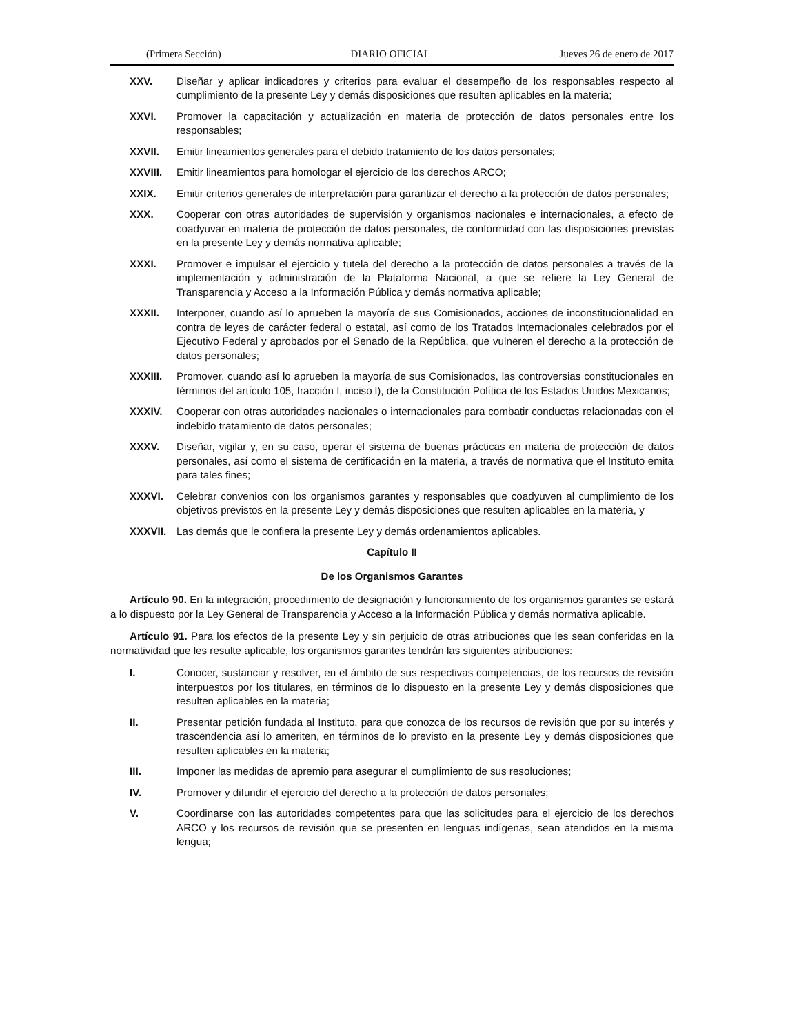(Primera Sección) DIARIO OFICIAL Jueves 26 de enero de 2017
XXV. Diseñar y aplicar indicadores y criterios para evaluar el desempeño de los responsables respecto al cumplimiento de la presente Ley y demás disposiciones que resulten aplicables en la materia;
XXVI. Promover la capacitación y actualización en materia de protección de datos personales entre los responsables;
XXVII. Emitir lineamientos generales para el debido tratamiento de los datos personales;
XXVIII. Emitir lineamientos para homologar el ejercicio de los derechos ARCO;
XXIX. Emitir criterios generales de interpretación para garantizar el derecho a la protección de datos personales;
XXX. Cooperar con otras autoridades de supervisión y organismos nacionales e internacionales, a efecto de coadyuvar en materia de protección de datos personales, de conformidad con las disposiciones previstas en la presente Ley y demás normativa aplicable;
XXXI. Promover e impulsar el ejercicio y tutela del derecho a la protección de datos personales a través de la implementación y administración de la Plataforma Nacional, a que se refiere la Ley General de Transparencia y Acceso a la Información Pública y demás normativa aplicable;
XXXII. Interponer, cuando así lo aprueben la mayoría de sus Comisionados, acciones de inconstitucionalidad en contra de leyes de carácter federal o estatal, así como de los Tratados Internacionales celebrados por el Ejecutivo Federal y aprobados por el Senado de la República, que vulneren el derecho a la protección de datos personales;
XXXIII. Promover, cuando así lo aprueben la mayoría de sus Comisionados, las controversias constitucionales en términos del artículo 105, fracción I, inciso l), de la Constitución Política de los Estados Unidos Mexicanos;
XXXIV. Cooperar con otras autoridades nacionales o internacionales para combatir conductas relacionadas con el indebido tratamiento de datos personales;
XXXV. Diseñar, vigilar y, en su caso, operar el sistema de buenas prácticas en materia de protección de datos personales, así como el sistema de certificación en la materia, a través de normativa que el Instituto emita para tales fines;
XXXVI. Celebrar convenios con los organismos garantes y responsables que coadyuven al cumplimiento de los objetivos previstos en la presente Ley y demás disposiciones que resulten aplicables en la materia, y
XXXVII. Las demás que le confiera la presente Ley y demás ordenamientos aplicables.
Capítulo II
De los Organismos Garantes
Artículo 90. En la integración, procedimiento de designación y funcionamiento de los organismos garantes se estará a lo dispuesto por la Ley General de Transparencia y Acceso a la Información Pública y demás normativa aplicable.
Artículo 91. Para los efectos de la presente Ley y sin perjuicio de otras atribuciones que les sean conferidas en la normatividad que les resulte aplicable, los organismos garantes tendrán las siguientes atribuciones:
I. Conocer, sustanciar y resolver, en el ámbito de sus respectivas competencias, de los recursos de revisión interpuestos por los titulares, en términos de lo dispuesto en la presente Ley y demás disposiciones que resulten aplicables en la materia;
II. Presentar petición fundada al Instituto, para que conozca de los recursos de revisión que por su interés y trascendencia así lo ameriten, en términos de lo previsto en la presente Ley y demás disposiciones que resulten aplicables en la materia;
III. Imponer las medidas de apremio para asegurar el cumplimiento de sus resoluciones;
IV. Promover y difundir el ejercicio del derecho a la protección de datos personales;
V. Coordinarse con las autoridades competentes para que las solicitudes para el ejercicio de los derechos ARCO y los recursos de revisión que se presenten en lenguas indígenas, sean atendidos en la misma lengua;